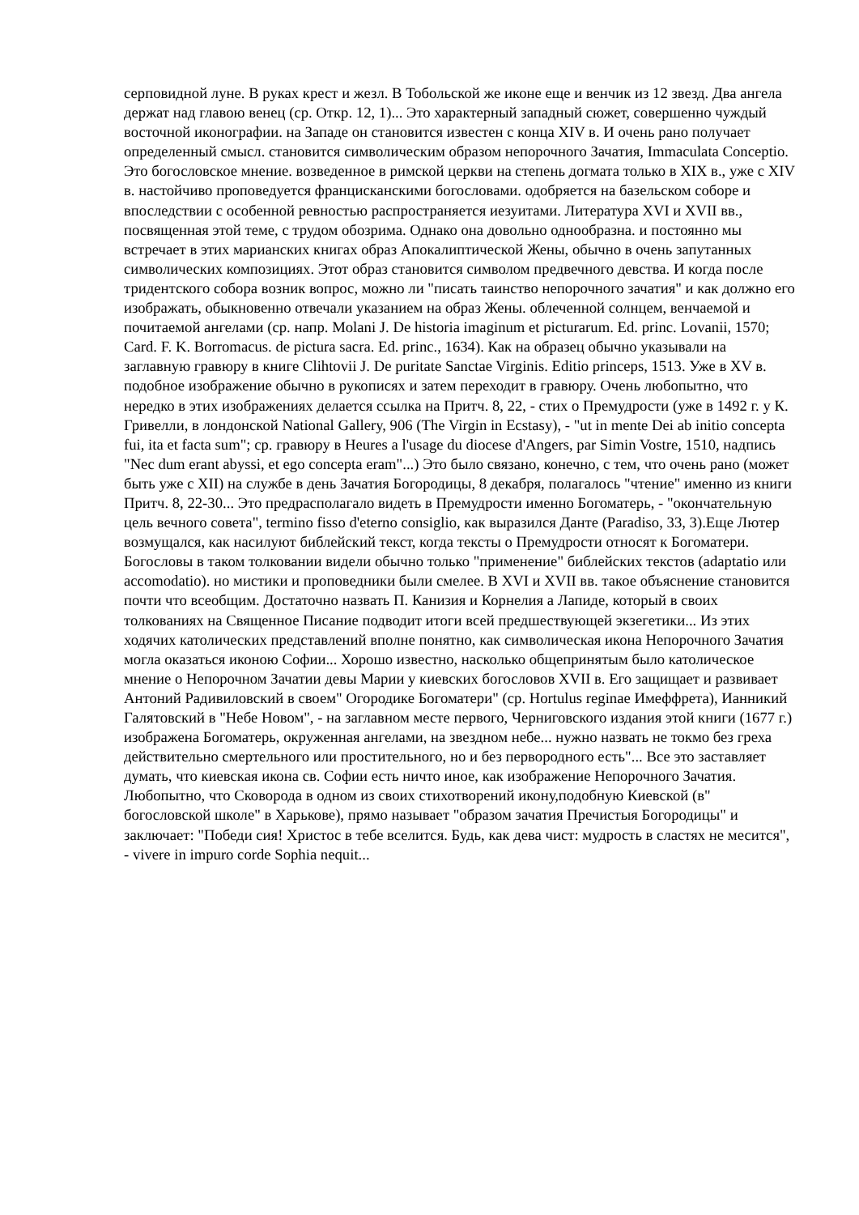серповидной луне. В руках крест и жезл. В Тобольской же иконе еще и венчик из 12 звезд. Два ангела держат над главою венец (ср. Откр. 12, 1)... Это характерный западный сюжет, совершенно чуждый восточной иконографии. на Западе он становится известен с конца XIV в. И очень рано получает определенный смысл. становится символическим образом непорочного Зачатия, Immaculata Conceptio. Это богословское мнение. возведенное в римской церкви на степень догмата только в XIX в., уже с XIV в. настойчиво проповедуется францисканскими богословами. одобряется на базельском соборе и впоследствии с особенной ревностью распространяется иезуитами. Литература XVI и XVII вв., посвященная этой теме, с трудом обозрима. Однако она довольно однообразна. и постоянно мы встречает в этих марианских книгах образ Апокалиптической Жены, обычно в очень запутанных символических композициях. Этот образ становится символом предвечного девства. И когда после тридентского собора возник вопрос, можно ли "писать таинство непорочного зачатия" и как должно его изображать, обыкновенно отвечали указанием на образ Жены. облеченной солнцем, венчаемой и почитаемой ангелами (ср. напр. Molani J. De historia imaginum et picturarum. Ed. princ. Lovanii, 1570; Card. F. K. Borromacus. de pictura sacra. Ed. princ., 1634). Как на образец обычно указывали на заглавную гравюру в книге Clihtovii J. De puritate Sanctae Virginis. Editio princeps, 1513. Уже в XV в. подобное изображение обычно в рукописях и затем переходит в гравюру. Очень любопытно, что нередко в этих изображениях делается ссылка на Притч. 8, 22, - стих о Премудрости (уже в 1492 г. у К. Гривелли, в лондонской National Gallery, 906 (The Virgin in Ecstasy), - "ut in mente Dei ab initio concepta fui, ita et facta sum"; ср. гравюру в Heures a l'usage du diocese d'Angers, par Simin Vostre, 1510, надпись "Nec dum erant abyssi, et ego concepta eram"...) Это было связано, конечно, с тем, что очень рано (может быть уже с XII) на службе в день Зачатия Богородицы, 8 декабря, полагалось "чтение" именно из книги Притч. 8, 22-30... Это предрасполагало видеть в Премудрости именно Богоматерь, - "окончательную цель вечного совета", termino fisso d'eterno consiglio, как выразился Данте (Paradiso, 33, 3).Еще Лютер возмущался, как насилуют библейский текст, когда тексты о Премудрости относят к Богоматери. Богословы в таком толковании видели обычно только "применение" библейских текстов (adaptatio или accomodatio). но мистики и проповедники были смелее. В XVI и XVII вв. такое объяснение становится почти что всеобщим. Достаточно назвать П. Канизия и Корнелия а Лапиде, который в своих толкованиях на Священное Писание подводит итоги всей предшествующей экзегетики... Из этих ходячих католических представлений вполне понятно, как символическая икона Непорочного Зачатия могла оказаться иконою Софии... Хорошо известно, насколько общепринятым было католическое мнение о Непорочном Зачатии девы Марии у киевских богословов XVII в. Его защищает и развивает Антоний Радивиловский в своем" Огородике Богоматери" (ср. Hortulus reginae Имеффрета), Ианникий Галятовский в "Небе Новом", - на заглавном месте первого, Черниговского издания этой книги (1677 г.) изображена Богоматерь, окруженная ангелами, на звездном небе... нужно назвать не токмо без греха действительно смертельного или простительного, но и без первородного есть"... Все это заставляет думать, что киевская икона св. Софии есть ничто иное, как изображение Непорочного Зачатия. Любопытно, что Сковорода в одном из своих стихотворений икону,подобную Киевской (в" богословской школе" в Харькове), прямо называет "образом зачатия Пречистыя Богородицы" и заключает: "Победи сия! Христос в тебе вселится. Будь, как дева чист: мудрость в сластях не месится", - vivere in impuro corde Sophia nequit...